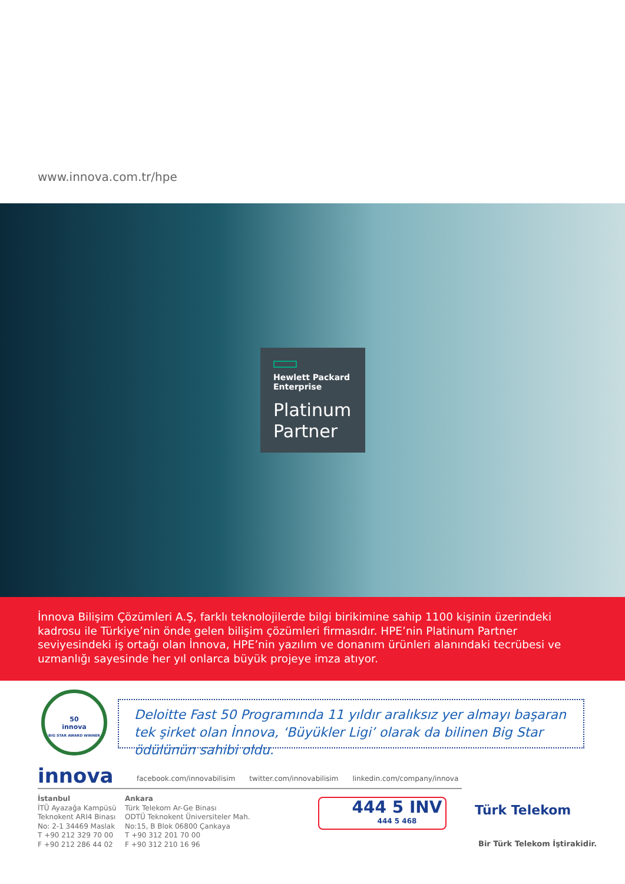www.innova.com.tr/hpe
Hewlett Packard
Enterprise
Platinum
Partner
İnnova Bilişim Çözümleri A.Ş, farklı teknolojilerde bilgi birikimine sahip 1100 kişinin üzerindeki kadrosu ile Türkiye’nin önde gelen bilişim çözümleri firmasıdır. HPE’nin Platinum Partner seviyesindeki iş ortağı olan İnnova, HPE’nin yazılım ve donanım ürünleri alanındaki tecrübesi ve uzmanlığı sayesinde her yıl onlarca büyük projeye imza atıyor.
50
innova
BIG STAR AWARD WINNER
Deloitte Fast 50 Programında 11 yıldır aralıksız yer almayı başaran tek şirket olan İnnova, ‘Büyükler Ligi’ olarak da bilinen Big Star ödülünün sahibi oldu.
innova
facebook.com/innovabilisim twitter.com/innovabilisim linkedin.com/company/innova
İstanbul
İTÜ Ayazağa Kampüsü
Teknokent ARI4 Binası
No: 2-1 34469 Maslak
T +90 212 329 70 00
F +90 212 286 44 02
Ankara
Türk Telekom Ar-Ge Binası
ODTÜ Teknokent Üniversiteler Mah.
No:15, B Blok 06800 Çankaya
T +90 312 201 70 00
F +90 312 210 16 96
444 5 INV
444 5 468
Türk Telekom
Bir Türk Telekom İştirakidir.